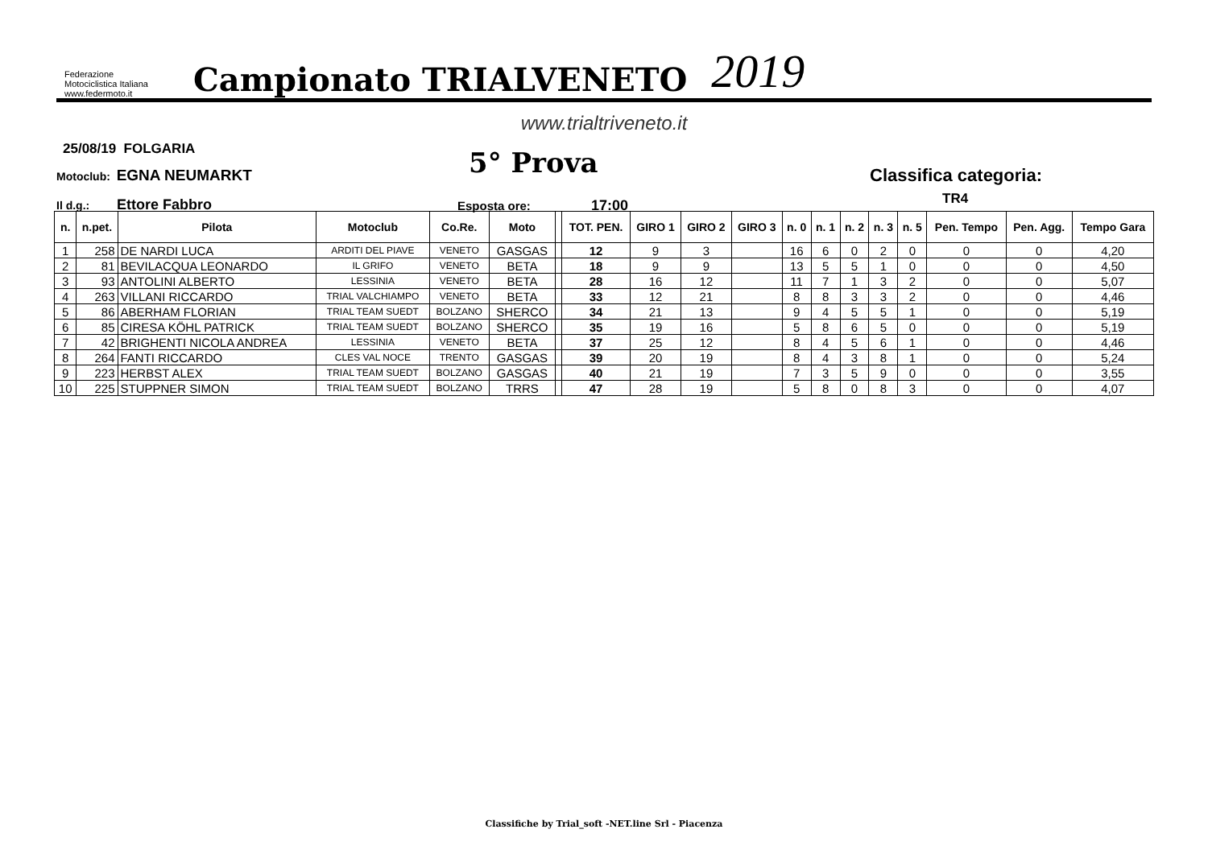Federazione Motociclistica Italiana
www.federmoto.it
Campionato TRIALVENETO
2019
www.trialtriveneto.it
25/08/19 FOLGARIA
Motoclub: EGNA NEUMARKT 5° Prova Classifica categoria:
TR4
Il d.g.: Ettore Fabbro Esposta ore: 17:00
| n. | n.pet. | Pilota | Motoclub | Co.Re. | Moto | | TOT. PEN. | GIRO 1 | GIRO 2 | GIRO 3 | n. 0 | n. 1 | n. 2 | n. 3 | n. 5 | Pen. Tempo | Pen. Agg. | Tempo Gara |
| --- | --- | --- | --- | --- | --- | --- | --- | --- | --- | --- | --- | --- | --- | --- | --- | --- | --- | --- |
| 1 | 258 | DE NARDI LUCA | ARDITI DEL PIAVE | VENETO | GASGAS | | 12 | 9 | 3 | | 16 | 6 | 0 | 2 | 0 | 0 | 0 | 4,20 |
| 2 | 81 | BEVILACQUA LEONARDO | IL GRIFO | VENETO | BETA | | 18 | 9 | 9 | | 13 | 5 | 5 | 1 | 0 | 0 | 0 | 4,50 |
| 3 | 93 | ANTOLINI ALBERTO | LESSINIA | VENETO | BETA | | 28 | 16 | 12 | | 11 | 7 | 1 | 3 | 2 | 0 | 0 | 5,07 |
| 4 | 263 | VILLANI RICCARDO | TRIAL VALCHIAMPO | VENETO | BETA | | 33 | 12 | 21 | | 8 | 8 | 3 | 3 | 2 | 0 | 0 | 4,46 |
| 5 | 86 | ABERHAM FLORIAN | TRIAL TEAM SUEDT | BOLZANO | SHERCO | | 34 | 21 | 13 | | 9 | 4 | 5 | 5 | 1 | 0 | 0 | 5,19 |
| 6 | 85 | CIRESA KÖHL PATRICK | TRIAL TEAM SUEDT | BOLZANO | SHERCO | | 35 | 19 | 16 | | 5 | 8 | 6 | 5 | 0 | 0 | 0 | 5,19 |
| 7 | 42 | BRIGHENTI NICOLA ANDREA | LESSINIA | VENETO | BETA | | 37 | 25 | 12 | | 8 | 4 | 5 | 6 | 1 | 0 | 0 | 4,46 |
| 8 | 264 | FANTI RICCARDO | CLES VAL NOCE | TRENTO | GASGAS | | 39 | 20 | 19 | | 8 | 4 | 3 | 8 | 1 | 0 | 0 | 5,24 |
| 9 | 223 | HERBST ALEX | TRIAL TEAM SUEDT | BOLZANO | GASGAS | | 40 | 21 | 19 | | 7 | 3 | 5 | 9 | 0 | 0 | 0 | 3,55 |
| 10 | 225 | STUPPNER SIMON | TRIAL TEAM SUEDT | BOLZANO | TRRS | | 47 | 28 | 19 | | 5 | 8 | 0 | 8 | 3 | 0 | 0 | 4,07 |
Classifiche by Trial_soft -NET.line Srl - Piacenza